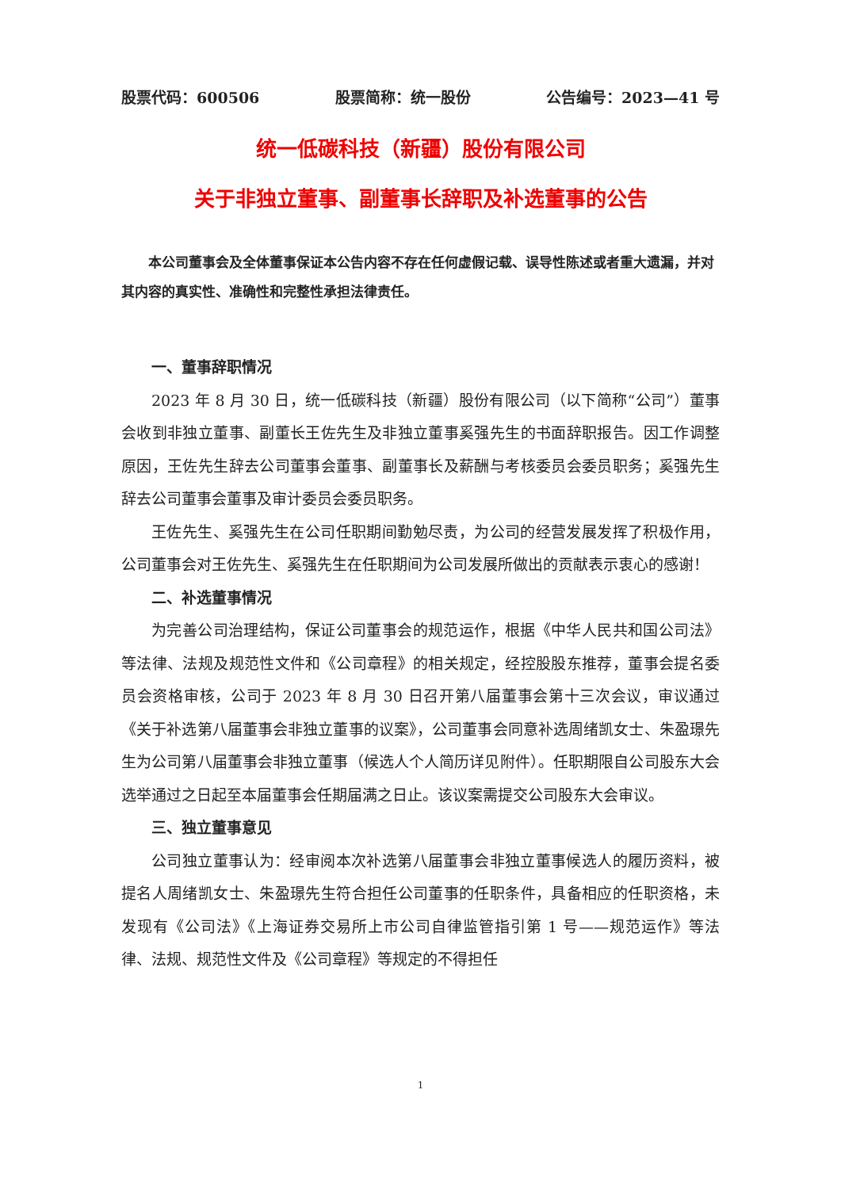股票代码：600506 股票简称：统一股份 公告编号：2023—41 号
统一低碳科技（新疆）股份有限公司
关于非独立董事、副董事长辞职及补选董事的公告
本公司董事会及全体董事保证本公告内容不存在任何虚假记载、误导性陈述或者重大遗漏，并对其内容的真实性、准确性和完整性承担法律责任。
一、董事辞职情况
2023 年 8 月 30 日，统一低碳科技（新疆）股份有限公司（以下简称“公司”）董事会收到非独立董事、副董长王佐先生及非独立董事奚强先生的书面辞职报告。因工作调整原因，王佐先生辞去公司董事会董事、副董事长及薪酬与考核委员会委员职务；奚强先生辞去公司董事会董事及审计委员会委员职务。
王佐先生、奚强先生在公司任职期间勤勉尽责，为公司的经营发展发挥了积极作用，公司董事会对王佐先生、奚强先生在任职期间为公司发展所做出的贡献表示衷心的感谢！
二、补选董事情况
为完善公司治理结构，保证公司董事会的规范运作，根据《中华人民共和国公司法》等法律、法规及规范性文件和《公司章程》的相关规定，经控股股东推荐，董事会提名委员会资格审核，公司于 2023 年 8 月 30 日召开第八届董事会第十三次会议，审议通过《关于补选第八届董事会非独立董事的议案》，公司董事会同意补选周绪凯女士、朱盈璟先生为公司第八届董事会非独立董事（候选人个人简历详见附件）。任职期限自公司股东大会选举通过之日起至本届董事会任期届满之日止。该议案需提交公司股东大会审议。
三、独立董事意见
公司独立董事认为：经审阅本次补选第八届董事会非独立董事候选人的履历资料，被提名人周绪凯女士、朱盈璟先生符合担任公司董事的任职条件，具备相应的任职资格，未发现有《公司法》《上海证券交易所上市公司自律监管指引第 1 号——规范运作》等法律、法规、规范性文件及《公司章程》等规定的不得担任
1